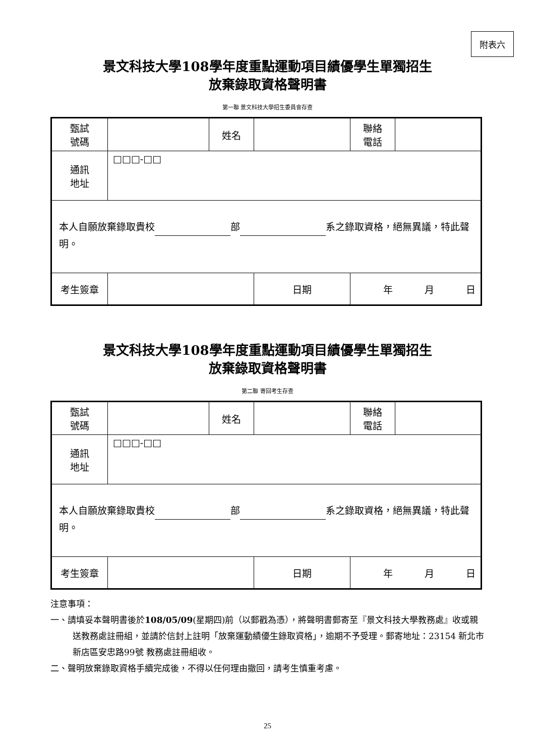附表六
景文科技大學108學年度重點運動項目績優學生單獨招生
放棄錄取資格聲明書
第一聯 景文科技大學招生委員會存查
| 甄試 號碼 | | 姓名 | | 聯絡 電話 | |
| 通訊 地址 | □□□-□□ | | | | |
| 本人自願放棄錄取貴校 部 系之錄取資格，絕無異議，特此聲明。 | | | | | |
| 考生簽章 | | | 日期 | 年 月 日 | |
景文科技大學108學年度重點運動項目績優學生單獨招生
放棄錄取資格聲明書
第二聯 寄回考生存查
| 甄試 號碼 | | 姓名 | | 聯絡 電話 | |
| 通訊 地址 | □□□-□□ | | | | |
| 本人自願放棄錄取貴校 部 系之錄取資格，絕無異議，特此聲明。 | | | | | |
| 考生簽章 | | | 日期 | 年 月 日 | |
注意事項：
一、請填妥本聲明書後於108/05/09(星期四)前（以郵戳為憑），將聲明書郵寄至『景文科技大學教務處』收或親送教務處註冊組，並請於信封上註明「放棄運動績優生錄取資格」，逾期不予受理。郵寄地址：23154 新北市新店區安忠路99號 教務處註冊組收。
二、聲明放棄錄取資格手續完成後，不得以任何理由撤回，請考生慎重考慮。
25